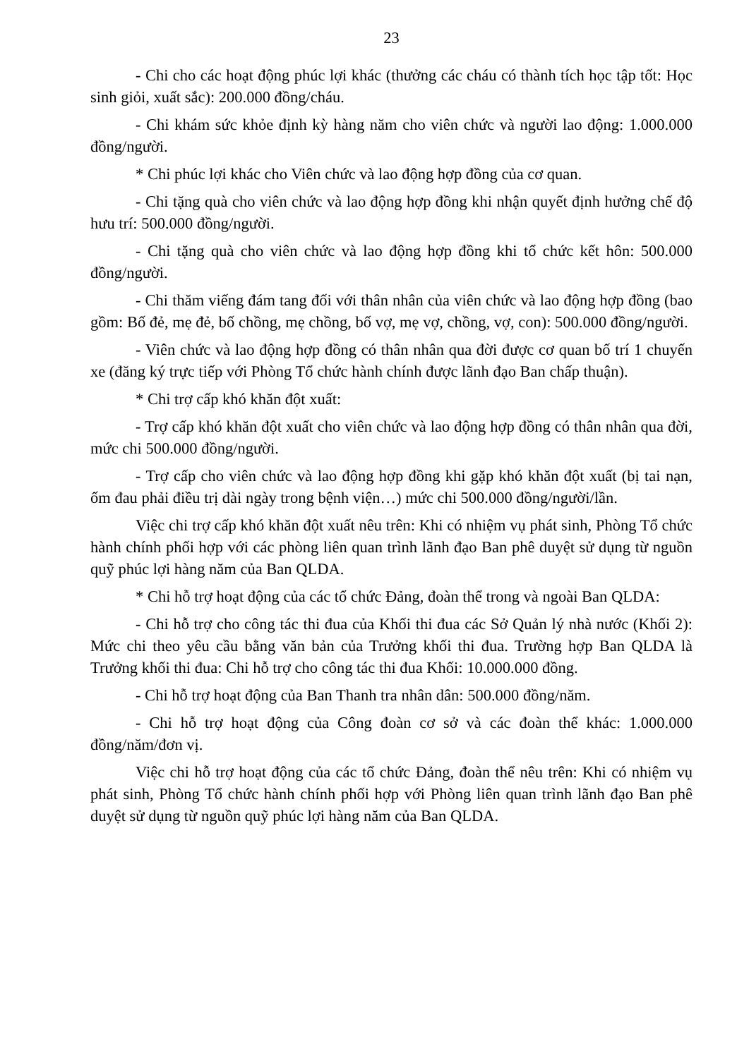23
- Chi cho các hoạt động phúc lợi khác (thưởng các cháu có thành tích học tập tốt: Học sinh giỏi, xuất sắc): 200.000 đồng/cháu.
- Chi khám sức khỏe định kỳ hàng năm cho viên chức và người lao động: 1.000.000 đồng/người.
* Chi phúc lợi khác cho Viên chức và lao động hợp đồng của cơ quan.
- Chi tặng quà cho viên chức và lao động hợp đồng khi nhận quyết định hưởng chế độ hưu trí: 500.000 đồng/người.
- Chi tặng quà cho viên chức và lao động hợp đồng khi tổ chức kết hôn: 500.000 đồng/người.
- Chi thăm viếng đám tang đối với thân nhân của viên chức và lao động hợp đồng (bao gồm: Bố đẻ, mẹ đẻ, bố chồng, mẹ chồng, bố vợ, mẹ vợ, chồng, vợ, con): 500.000 đồng/người.
- Viên chức và lao động hợp đồng có thân nhân qua đời được cơ quan bố trí 1 chuyến xe (đăng ký trực tiếp với Phòng Tổ chức hành chính được lãnh đạo Ban chấp thuận).
* Chi trợ cấp khó khăn đột xuất:
- Trợ cấp khó khăn đột xuất cho viên chức và lao động hợp đồng có thân nhân qua đời, mức chi 500.000 đồng/người.
- Trợ cấp cho viên chức và lao động hợp đồng khi gặp khó khăn đột xuất (bị tai nạn, ốm đau phải điều trị dài ngày trong bệnh viện…) mức chi 500.000 đồng/người/lần.
Việc chi trợ cấp khó khăn đột xuất nêu trên: Khi có nhiệm vụ phát sinh, Phòng Tổ chức hành chính phối hợp với các phòng liên quan trình lãnh đạo Ban phê duyệt sử dụng từ nguồn quỹ phúc lợi hàng năm của Ban QLDA.
* Chi hỗ trợ hoạt động của các tổ chức Đảng, đoàn thể trong và ngoài Ban QLDA:
- Chi hỗ trợ cho công tác thi đua của Khối thi đua các Sở Quản lý nhà nước (Khối 2): Mức chi theo yêu cầu bằng văn bản của Trưởng khối thi đua. Trường hợp Ban QLDA là Trưởng khối thi đua: Chi hỗ trợ cho công tác thi đua Khối: 10.000.000 đồng.
- Chi hỗ trợ hoạt động của Ban Thanh tra nhân dân: 500.000 đồng/năm.
- Chi hỗ trợ hoạt động của Công đoàn cơ sở và các đoàn thể khác: 1.000.000 đồng/năm/đơn vị.
Việc chi hỗ trợ hoạt động của các tổ chức Đảng, đoàn thể nêu trên: Khi có nhiệm vụ phát sinh, Phòng Tổ chức hành chính phối hợp với Phòng liên quan trình lãnh đạo Ban phê duyệt sử dụng từ nguồn quỹ phúc lợi hàng năm của Ban QLDA.